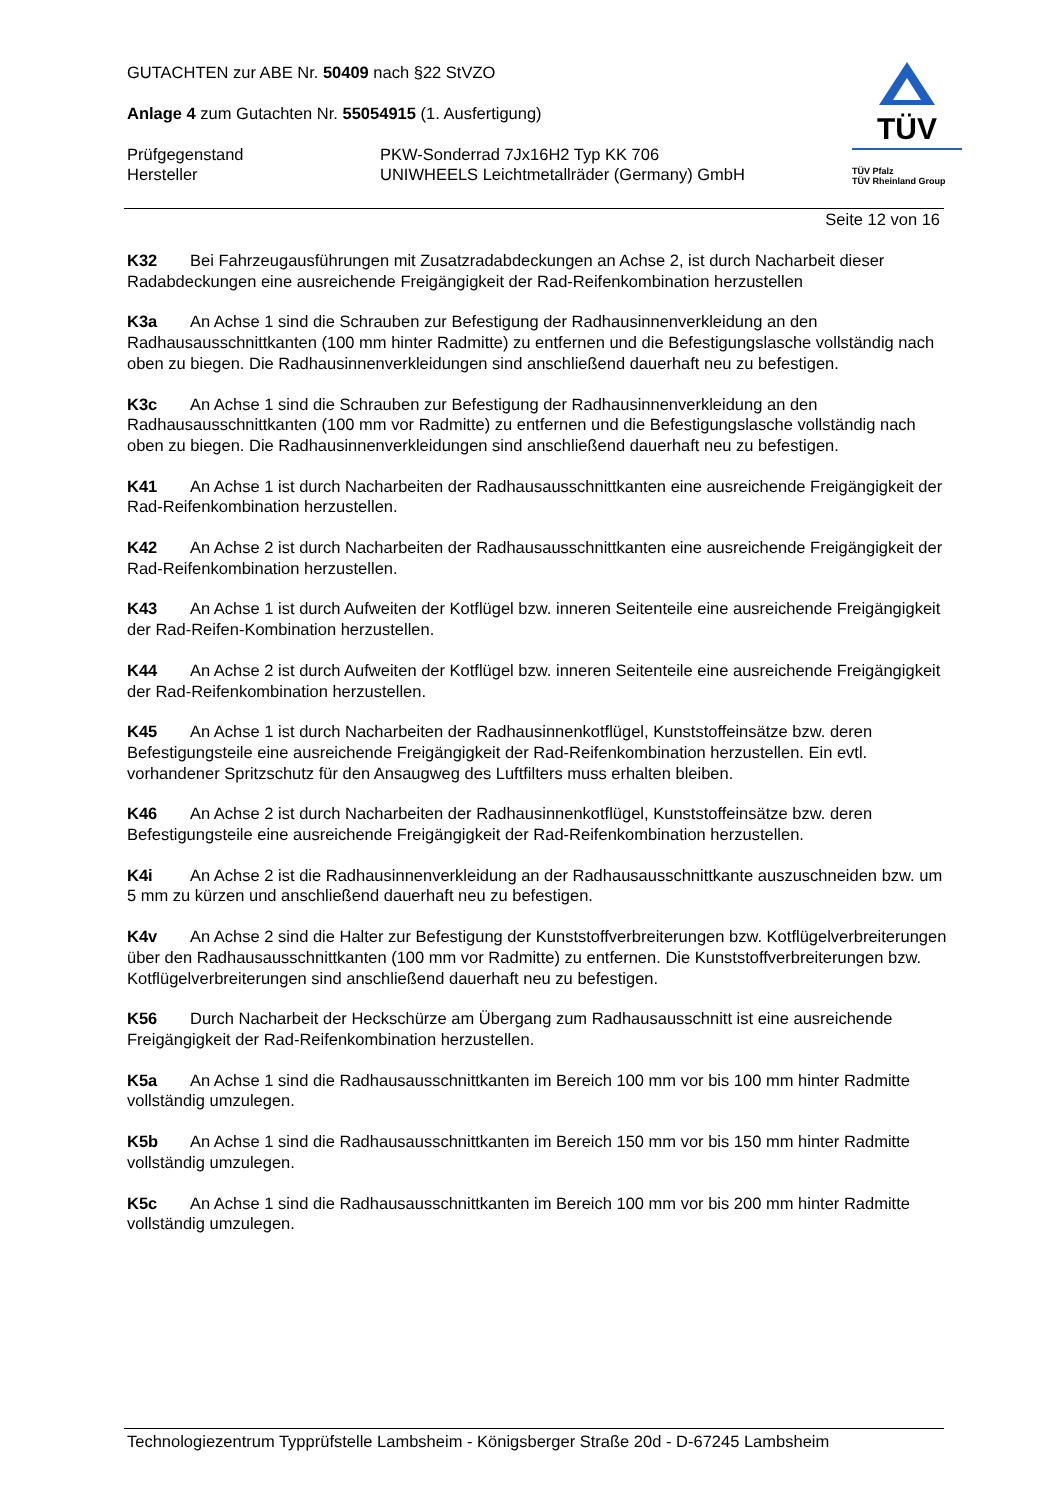GUTACHTEN zur ABE Nr. 50409 nach §22 StVZO
Anlage 4 zum Gutachten Nr. 55054915 (1. Ausfertigung)
Prüfgegenstand PKW-Sonderrad 7Jx16H2 Typ KK 706
Hersteller UNIWHEELS Leichtmetallräder (Germany) GmbH
TÜV
TÜV Pfalz
TÜV Rheinland Group
Seite 12 von 16
K32 Bei Fahrzeugausführungen mit Zusatzradabdeckungen an Achse 2, ist durch Nacharbeit dieser Radabdeckungen eine ausreichende Freigängigkeit der Rad-Reifenkombination herzustellen
K3a An Achse 1 sind die Schrauben zur Befestigung der Radhausinnenverkleidung an den Radhausausschnittkanten (100 mm hinter Radmitte) zu entfernen und die Befestigungslasche vollständig nach oben zu biegen. Die Radhausinnenverkleidungen sind anschließend dauerhaft neu zu befestigen.
K3c An Achse 1 sind die Schrauben zur Befestigung der Radhausinnenverkleidung an den Radhausausschnittkanten (100 mm vor Radmitte) zu entfernen und die Befestigungslasche vollständig nach oben zu biegen. Die Radhausinnenverkleidungen sind anschließend dauerhaft neu zu befestigen.
K41 An Achse 1 ist durch Nacharbeiten der Radhausausschnittkanten eine ausreichende Freigängigkeit der Rad-Reifenkombination herzustellen.
K42 An Achse 2 ist durch Nacharbeiten der Radhausausschnittkanten eine ausreichende Freigängigkeit der Rad-Reifenkombination herzustellen.
K43 An Achse 1 ist durch Aufweiten der Kotflügel bzw. inneren Seitenteile eine ausreichende Freigängigkeit der Rad-Reifen-Kombination herzustellen.
K44 An Achse 2 ist durch Aufweiten der Kotflügel bzw. inneren Seitenteile eine ausreichende Freigängigkeit der Rad-Reifenkombination herzustellen.
K45 An Achse 1 ist durch Nacharbeiten der Radhausinnenkotflügel, Kunststoffeinsätze bzw. deren Befestigungsteile eine ausreichende Freigängigkeit der Rad-Reifenkombination herzustellen. Ein evtl. vorhandener Spritzschutz für den Ansaugweg des Luftfilters muss erhalten bleiben.
K46 An Achse 2 ist durch Nacharbeiten der Radhausinnenkotflügel, Kunststoffeinsätze bzw. deren Befestigungsteile eine ausreichende Freigängigkeit der Rad-Reifenkombination herzustellen.
K4i An Achse 2 ist die Radhausinnenverkleidung an der Radhausausschnittkante auszuschneiden bzw. um 5 mm zu kürzen und anschließend dauerhaft neu zu befestigen.
K4v An Achse 2 sind die Halter zur Befestigung der Kunststoffverbreiterungen bzw. Kotflügelverbreiterungen über den Radhausausschnittkanten (100 mm vor Radmitte) zu entfernen. Die Kunststoffverbreiterungen bzw. Kotflügelverbreiterungen sind anschließend dauerhaft neu zu befestigen.
K56 Durch Nacharbeit der Heckschürze am Übergang zum Radhausausschnitt ist eine ausreichende Freigängigkeit der Rad-Reifenkombination herzustellen.
K5a An Achse 1 sind die Radhausausschnittkanten im Bereich 100 mm vor bis 100 mm hinter Radmitte vollständig umzulegen.
K5b An Achse 1 sind die Radhausausschnittkanten im Bereich 150 mm vor bis 150 mm hinter Radmitte vollständig umzulegen.
K5c An Achse 1 sind die Radhausausschnittkanten im Bereich 100 mm vor bis 200 mm hinter Radmitte vollständig umzulegen.
Technologiezentrum Typprüfstelle Lambsheim - Königsberger Straße 20d - D-67245 Lambsheim